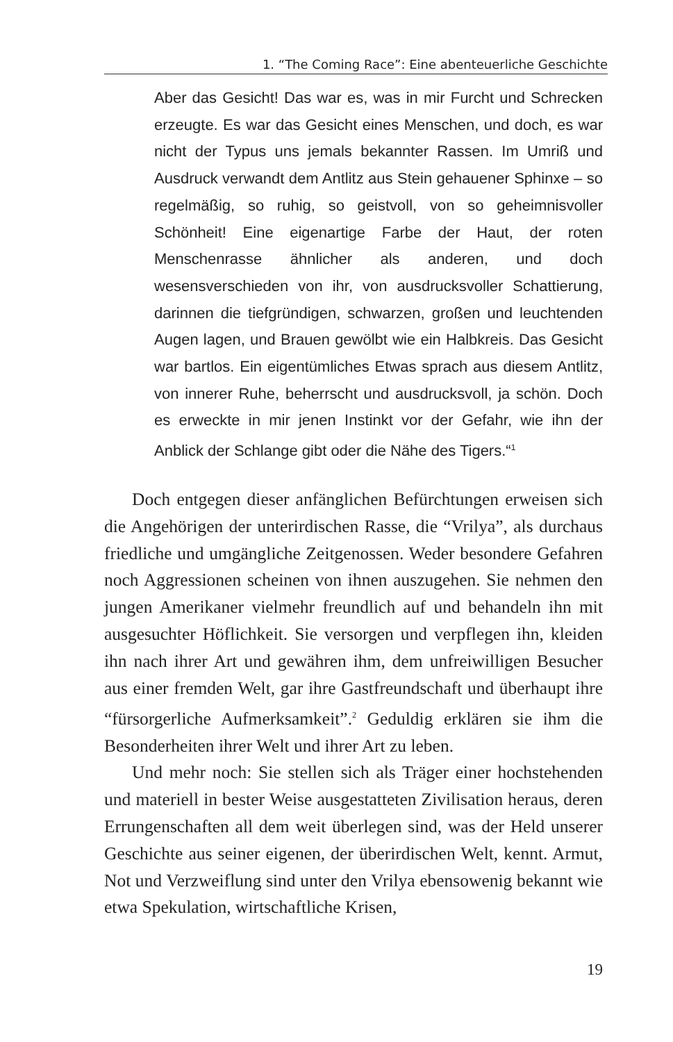1. “The Coming Race”: Eine abenteuerliche Geschichte
Aber das Gesicht! Das war es, was in mir Furcht und Schrecken erzeugte. Es war das Gesicht eines Menschen, und doch, es war nicht der Typus uns jemals bekannter Rassen. Im Umriß und Ausdruck verwandt dem Antlitz aus Stein gehauener Sphinxe – so regelmäßig, so ruhig, so geistvoll, von so geheimnisvoller Schönheit! Eine eigenartige Farbe der Haut, der roten Menschenrasse ähnlicher als anderen, und doch wesensverschieden von ihr, von ausdrucksvoller Schattierung, darinnen die tiefgründigen, schwarzen, großen und leuchtenden Augen lagen, und Brauen gewölbt wie ein Halbkreis. Das Gesicht war bartlos. Ein eigentümliches Etwas sprach aus diesem Antlitz, von innerer Ruhe, beherrscht und ausdrucksvoll, ja schön. Doch es erweckte in mir jenen Instinkt vor der Gefahr, wie ihn der Anblick der Schlange gibt oder die Nähe des Tigers.“<sup>1</sup>
Doch entgegen dieser anfänglichen Befürchtungen erweisen sich die Angehörigen der unterirdischen Rasse, die “Vrilya”, als durchaus friedliche und umgängliche Zeitgenossen. Weder besondere Gefahren noch Aggressionen scheinen von ihnen auszugehen. Sie nehmen den jungen Amerikaner vielmehr freundlich auf und behandeln ihn mit ausgesuchter Höflichkeit. Sie versorgen und verpflegen ihn, kleiden ihn nach ihrer Art und gewähren ihm, dem unfreiwilligen Besucher aus einer fremden Welt, gar ihre Gastfreundschaft und überhaupt ihre “fürsorgerliche Aufmerksamkeit”.<sup>2</sup> Geduldig erklären sie ihm die Besonderheiten ihrer Welt und ihrer Art zu leben.
Und mehr noch: Sie stellen sich als Träger einer hochstehenden und materiell in bester Weise ausgestatteten Zivilisation heraus, deren Errungenschaften all dem weit überlegen sind, was der Held unserer Geschichte aus seiner eigenen, der überirdischen Welt, kennt. Armut, Not und Verzweiflung sind unter den Vrilya ebensowenig bekannt wie etwa Spekulation, wirtschaftliche Krisen,
19